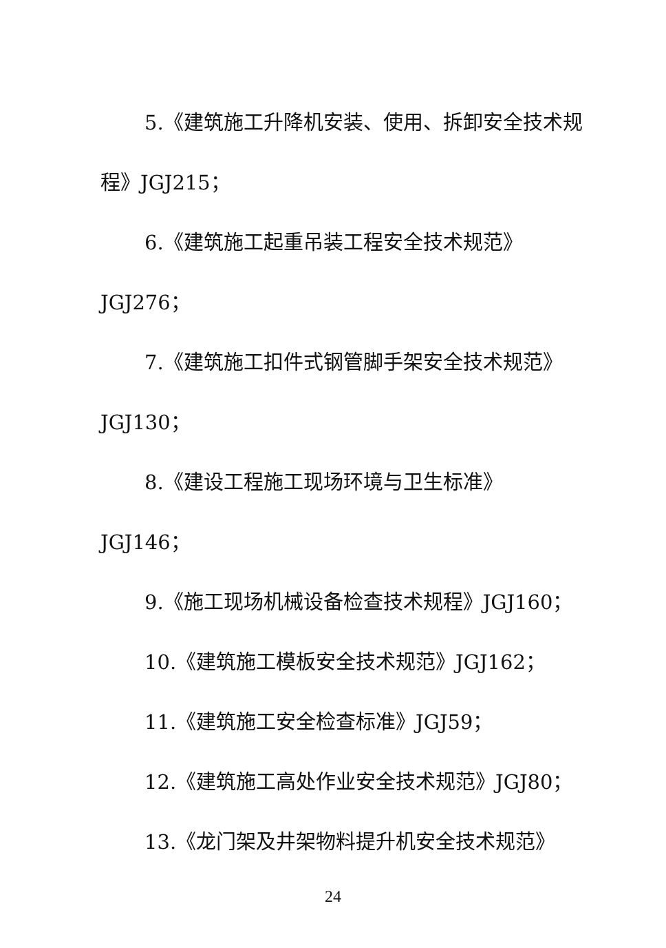5.《建筑施工升降机安装、使用、拆卸安全技术规程》JGJ215；
6.《建筑施工起重吊装工程安全技术规范》JGJ276；
7.《建筑施工扣件式钢管脚手架安全技术规范》JGJ130；
8.《建设工程施工现场环境与卫生标准》JGJ146；
9.《施工现场机械设备检查技术规程》JGJ160；
10.《建筑施工模板安全技术规范》JGJ162；
11.《建筑施工安全检查标准》JGJ59；
12.《建筑施工高处作业安全技术规范》JGJ80；
13.《龙门架及井架物料提升机安全技术规范》
24